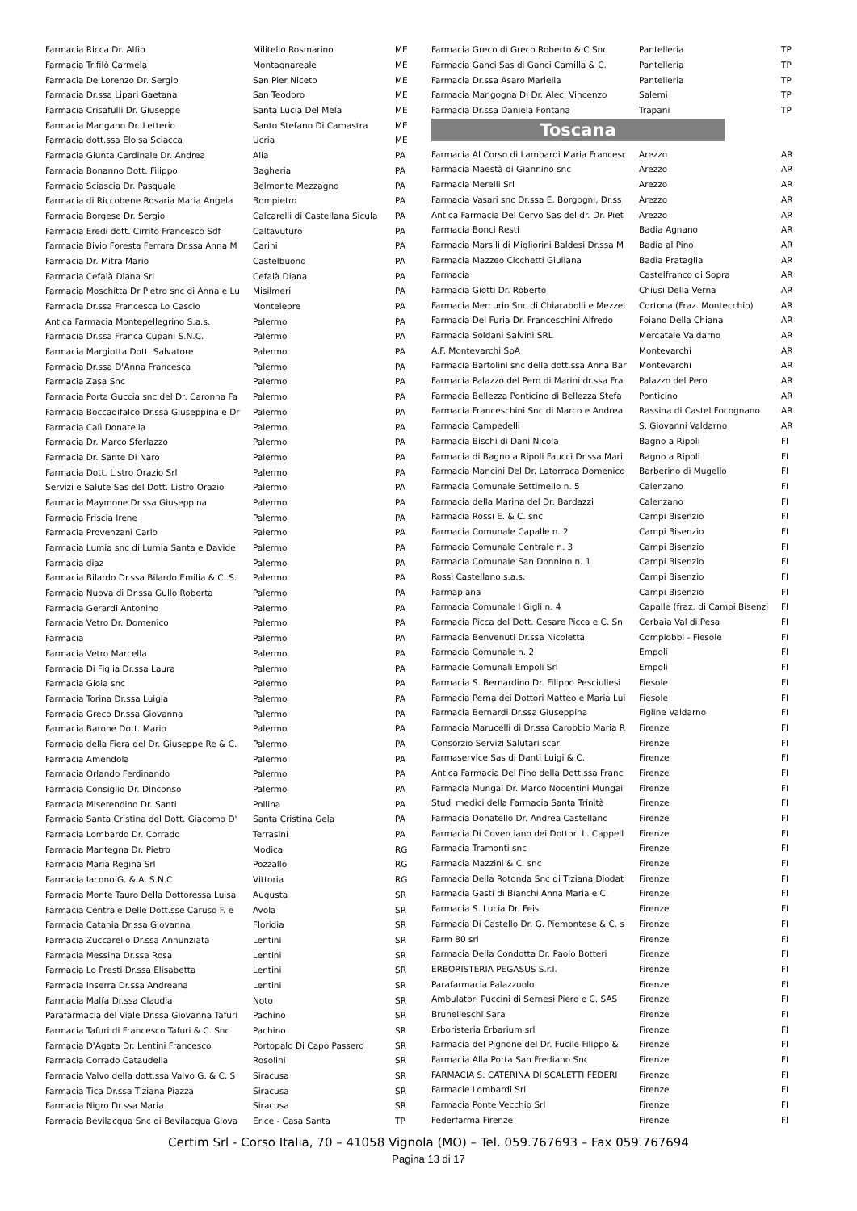| Farmacia Ricca Dr. Alfio | Militello Rosmarino | ME |
| Farmacia Trifilò Carmela | Montagnareale | ME |
| Farmacia De Lorenzo Dr. Sergio | San Pier Niceto | ME |
| Farmacia Dr.ssa Lipari Gaetana | San Teodoro | ME |
| Farmacia Crisafulli Dr. Giuseppe | Santa Lucia Del Mela | ME |
| Farmacia Mangano Dr. Letterio | Santo Stefano Di Camastra | ME |
| Farmacia dott.ssa Eloisa Sciacca | Ucria | ME |
| Farmacia Giunta Cardinale Dr. Andrea | Alia | PA |
| Farmacia Bonanno Dott. Filippo | Bagheria | PA |
| Farmacia Sciascia Dr. Pasquale | Belmonte Mezzagno | PA |
| Farmacia di Riccobene Rosaria Maria Angela | Bompietro | PA |
| Farmacia Borgese Dr. Sergio | Calcarelli di Castellana Sicula | PA |
| Farmacia Eredi dott. Cirrito Francesco Sdf | Caltavuturo | PA |
| Farmacia Bivio Foresta Ferrara Dr.ssa Anna M | Carini | PA |
| Farmacia Dr. Mitra Mario | Castelbuono | PA |
| Farmacia Cefalà Diana Srl | Cefalà Diana | PA |
| Farmacia Moschitta Dr Pietro snc di Anna e Lu | Misilmeri | PA |
| Farmacia Dr.ssa Francesca Lo Cascio | Montelepre | PA |
| Antica Farmacia Montepellegrino S.a.s. | Palermo | PA |
| Farmacia Dr.ssa Franca Cupani S.N.C. | Palermo | PA |
| Farmacia Margiotta Dott. Salvatore | Palermo | PA |
| Farmacia Dr.ssa D'Anna Francesca | Palermo | PA |
| Farmacia Zasa Snc | Palermo | PA |
| Farmacia Porta Guccia snc del Dr. Caronna Fa | Palermo | PA |
| Farmacia Boccadifalco Dr.ssa Giuseppina e Dr | Palermo | PA |
| Farmacia Calì Donatella | Palermo | PA |
| Farmacia Dr. Marco Sferlazzo | Palermo | PA |
| Farmacia Dr. Sante Di Naro | Palermo | PA |
| Farmacia Dott. Listro Orazio Srl | Palermo | PA |
| Servizi e Salute Sas del Dott. Listro Orazio | Palermo | PA |
| Farmacia Maymone Dr.ssa Giuseppina | Palermo | PA |
| Farmacia Friscia Irene | Palermo | PA |
| Farmacia Provenzani Carlo | Palermo | PA |
| Farmacia Lumia snc di Lumia Santa e Davide | Palermo | PA |
| Farmacia diaz | Palermo | PA |
| Farmacia Bilardo Dr.ssa Bilardo Emilia & C. S. | Palermo | PA |
| Farmacia Nuova di Dr.ssa Gullo Roberta | Palermo | PA |
| Farmacia Gerardi Antonino | Palermo | PA |
| Farmacia Vetro Dr. Domenico | Palermo | PA |
| Farmacia | Palermo | PA |
| Farmacia Vetro Marcella | Palermo | PA |
| Farmacia Di Figlia Dr.ssa Laura | Palermo | PA |
| Farmacia Gioia snc | Palermo | PA |
| Farmacia Torina Dr.ssa Luigia | Palermo | PA |
| Farmacia Greco Dr.ssa Giovanna | Palermo | PA |
| Farmacia Barone Dott. Mario | Palermo | PA |
| Farmacia della Fiera del Dr. Giuseppe Re & C. | Palermo | PA |
| Farmacia Amendola | Palermo | PA |
| Farmacia Orlando Ferdinando | Palermo | PA |
| Farmacia Consiglio Dr. Dinconso | Palermo | PA |
| Farmacia Miserendino Dr. Santi | Pollina | PA |
| Farmacia Santa Cristina del Dott. Giacomo D' | Santa Cristina Gela | PA |
| Farmacia Lombardo Dr. Corrado | Terrasini | PA |
| Farmacia Mantegna Dr. Pietro | Modica | RG |
| Farmacia Maria Regina Srl | Pozzallo | RG |
| Farmacia Iacono G. & A. S.N.C. | Vittoria | RG |
| Farmacia Monte Tauro Della Dottoressa Luisa | Augusta | SR |
| Farmacia Centrale Delle Dott.sse Caruso F. e | Avola | SR |
| Farmacia Catania Dr.ssa Giovanna | Floridia | SR |
| Farmacia Zuccarello Dr.ssa Annunziata | Lentini | SR |
| Farmacia Messina Dr.ssa Rosa | Lentini | SR |
| Farmacia Lo Presti Dr.ssa Elisabetta | Lentini | SR |
| Farmacia Inserra Dr.ssa Andreana | Lentini | SR |
| Farmacia Malfa Dr.ssa Claudia | Noto | SR |
| Parafarmacia del Viale Dr.ssa Giovanna Tafuri | Pachino | SR |
| Farmacia Tafuri di Francesco Tafuri & C. Snc | Pachino | SR |
| Farmacia D'Agata Dr. Lentini Francesco | Portopalo Di Capo Passero | SR |
| Farmacia Corrado Cataudella | Rosolini | SR |
| Farmacia Valvo della dott.ssa Valvo G. & C. S | Siracusa | SR |
| Farmacia Tica Dr.ssa Tiziana Piazza | Siracusa | SR |
| Farmacia Nigro Dr.ssa Maria | Siracusa | SR |
| Farmacia Bevilacqua Snc di Bevilacqua Giova | Erice - Casa Santa | TP |
| Farmacia Greco di Greco Roberto & C Snc | Pantelleria | TP |
| Farmacia Ganci Sas di Ganci Camilla & C. | Pantelleria | TP |
| Farmacia Dr.ssa Asaro Mariella | Pantelleria | TP |
| Farmacia Mangogna Di Dr. Aleci Vincenzo | Salemi | TP |
| Farmacia Dr.ssa Daniela Fontana | Trapani | TP |
Toscana
| Farmacia Al Corso di Lambardi Maria Francesc | Arezzo | AR |
| Farmacia Maestà di Giannino snc | Arezzo | AR |
| Farmacia Merelli Srl | Arezzo | AR |
| Farmacia Vasari snc Dr.ssa E. Borgogni, Dr.ss | Arezzo | AR |
| Antica Farmacia Del Cervo Sas del dr. Dr. Piet | Arezzo | AR |
| Farmacia Bonci Resti | Badia Agnano | AR |
| Farmacia Marsili di Migliorini Baldesi Dr.ssa M | Badia al Pino | AR |
| Farmacia Mazzeo Cicchetti Giuliana | Badia Prataglia | AR |
| Farmacia | Castelfranco di Sopra | AR |
| Farmacia Giotti Dr. Roberto | Chiusi Della Verna | AR |
| Farmacia Mercurio Snc di Chiarabolli e Mezzet | Cortona (Fraz. Montecchio) | AR |
| Farmacia Del Furia Dr. Franceschini Alfredo | Foiano Della Chiana | AR |
| Farmacia Soldani Salvini SRL | Mercatale Valdarno | AR |
| A.F. Montevarchi SpA | Montevarchi | AR |
| Farmacia Bartolini snc della dott.ssa Anna Bar | Montevarchi | AR |
| Farmacia Palazzo del Pero di Marini dr.ssa Fra | Palazzo del Pero | AR |
| Farmacia Bellezza Ponticino di Bellezza Stefa | Ponticino | AR |
| Farmacia Franceschini Snc di Marco e Andrea | Rassina di Castel Focognano | AR |
| Farmacia Campedelli | S. Giovanni Valdarno | AR |
| Farmacia Bischi di Dani Nicola | Bagno a Ripoli | FI |
| Farmacia di Bagno a Ripoli Faucci Dr.ssa Mari | Bagno a Ripoli | FI |
| Farmacia Mancini Del Dr. Latorraca Domenico | Barberino di Mugello | FI |
| Farmacia Comunale Settimello n. 5 | Calenzano | FI |
| Farmacia della Marina del Dr. Bardazzi | Calenzano | FI |
| Farmacia Rossi E. & C. snc | Campi Bisenzio | FI |
| Farmacia Comunale Capalle n. 2 | Campi Bisenzio | FI |
| Farmacia Comunale Centrale n. 3 | Campi Bisenzio | FI |
| Farmacia Comunale San Donnino n. 1 | Campi Bisenzio | FI |
| Rossi Castellano s.a.s. | Campi Bisenzio | FI |
| Farmapiana | Campi Bisenzio | FI |
| Farmacia Comunale I Gigli n. 4 | Capalle (fraz. di Campi Bisenzi | FI |
| Farmacia Picca del Dott. Cesare Picca e C. Sn | Cerbaia Val di Pesa | FI |
| Farmacia Benvenuti Dr.ssa Nicoletta | Compiobbi - Fiesole | FI |
| Farmacia Comunale n. 2 | Empoli | FI |
| Farmacie Comunali Empoli Srl | Empoli | FI |
| Farmacia S. Bernardino Dr. Filippo Pesciullesi | Fiesole | FI |
| Farmacia Perna dei Dottori Matteo e Maria Lui | Fiesole | FI |
| Farmacia Bernardi Dr.ssa Giuseppina | Figline Valdarno | FI |
| Farmacia Marucelli di Dr.ssa Carobbio Maria R | Firenze | FI |
| Consorzio Servizi Salutari scarl | Firenze | FI |
| Farmaservice Sas di Danti Luigi & C. | Firenze | FI |
| Antica Farmacia Del Pino della Dott.ssa Franc | Firenze | FI |
| Farmacia Mungai Dr. Marco Nocentini Mungai | Firenze | FI |
| Studi medici della Farmacia Santa Trinità | Firenze | FI |
| Farmacia Donatello Dr. Andrea Castellano | Firenze | FI |
| Farmacia Di Coverciano dei Dottori L. Cappell | Firenze | FI |
| Farmacia Tramonti snc | Firenze | FI |
| Farmacia Mazzini & C. snc | Firenze | FI |
| Farmacia Della Rotonda Snc di Tiziana Diodat | Firenze | FI |
| Farmacia Gasti di Bianchi Anna Maria e C. | Firenze | FI |
| Farmacia S. Lucia Dr. Feis | Firenze | FI |
| Farmacia Di Castello Dr. G. Piemontese & C. s | Firenze | FI |
| Farm 80 srl | Firenze | FI |
| Farmacia Della Condotta Dr. Paolo Botteri | Firenze | FI |
| ERBORISTERIA PEGASUS S.r.l. | Firenze | FI |
| Parafarmacia Palazzuolo | Firenze | FI |
| Ambulatori Puccini di Sernesi Piero e C. SAS | Firenze | FI |
| Brunelleschi Sara | Firenze | FI |
| Erboristeria Erbarium srl | Firenze | FI |
| Farmacia del Pignone del Dr. Fucile Filippo & | Firenze | FI |
| Farmacia Alla Porta San Frediano Snc | Firenze | FI |
| FARMACIA S. CATERINA DI SCALETTI FEDERI | Firenze | FI |
| Farmacie Lombardi Srl | Firenze | FI |
| Farmacia Ponte Vecchio Srl | Firenze | FI |
| Federfarma Firenze | Firenze | FI |
Certim Srl - Corso Italia, 70 – 41058 Vignola (MO) – Tel. 059.767693 – Fax 059.767694
Pagina 13 di 17